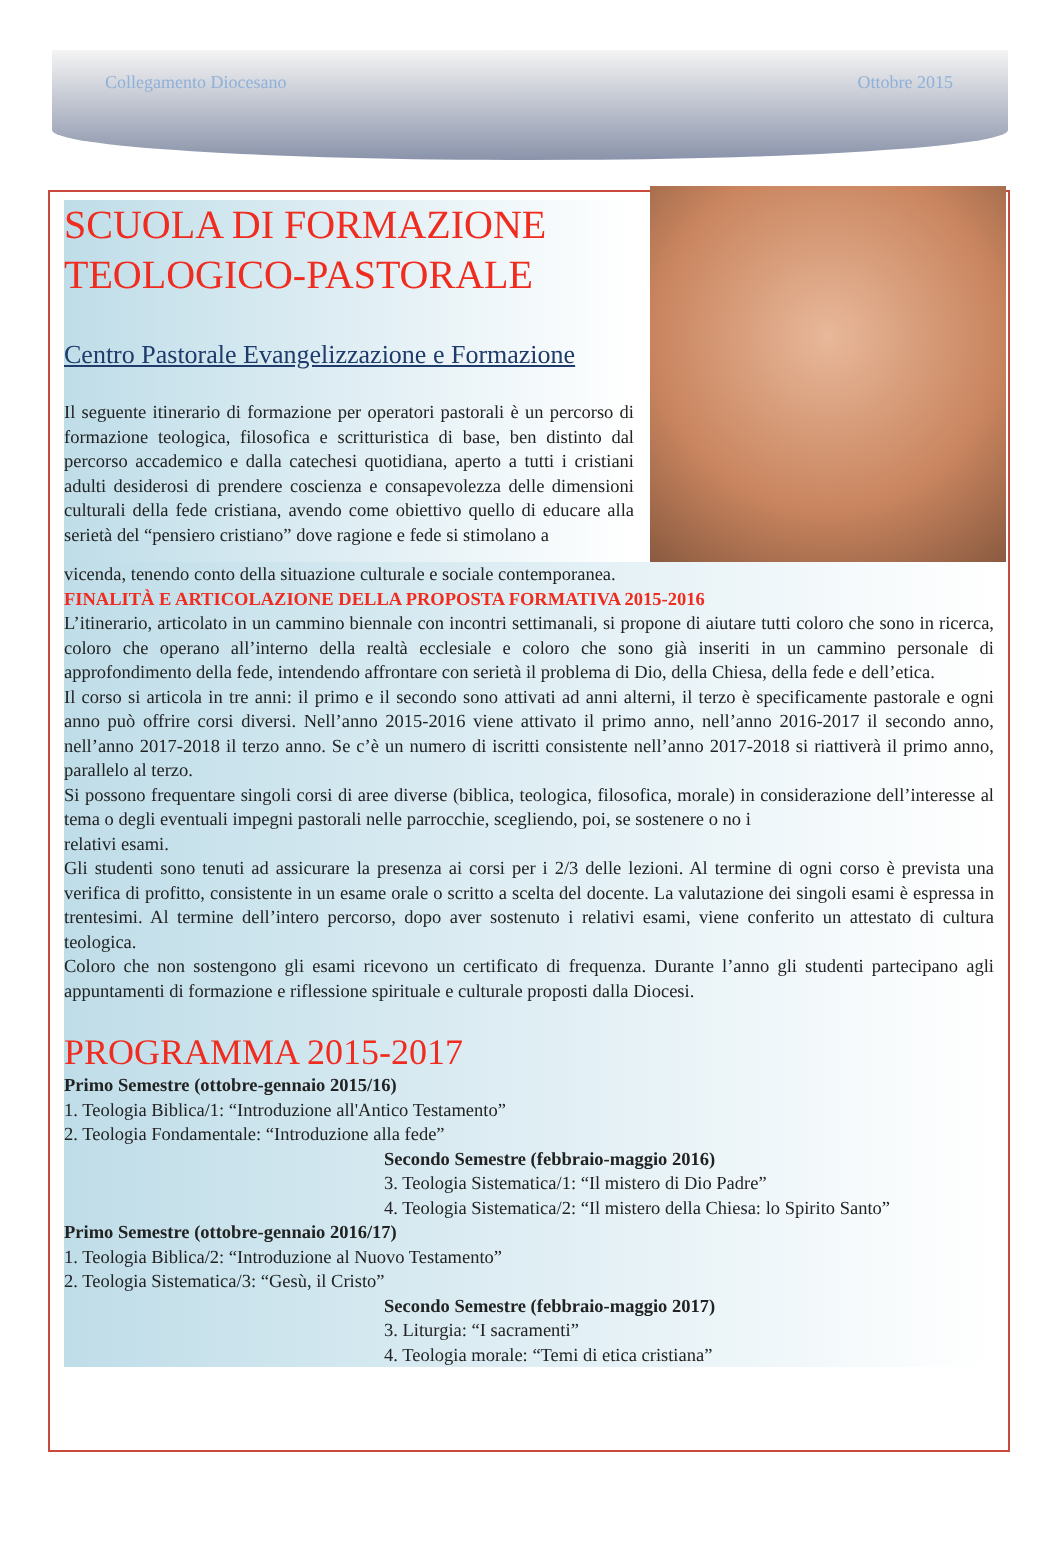Collegamento Diocesano Ottobre 2015
SCUOLA DI FORMAZIONE TEOLOGICO-PASTORALE
Centro Pastorale Evangelizzazione e Formazione
Il seguente itinerario di formazione per operatori pastorali è un percorso di formazione teologica, filosofica e scritturistica di base, ben distinto dal percorso accademico e dalla catechesi quotidiana, aperto a tutti i cristiani adulti desiderosi di prendere coscienza e consapevolezza delle dimensioni culturali della fede cristiana, avendo come obiettivo quello di educare alla serietà del “pensiero cristiano” dove ragione e fede si stimolano a
vicenda, tenendo conto della situazione culturale e sociale contemporanea.
FINALITÀ E ARTICOLAZIONE DELLA PROPOSTA FORMATIVA 2015-2016
L’itinerario, articolato in un cammino biennale con incontri settimanali, si propone di aiutare tutti coloro che sono in ricerca, coloro che operano all’interno della realtà ecclesiale e coloro che sono già inseriti in un cammino personale di approfondimento della fede, intendendo affrontare con serietà il problema di Dio, della Chiesa, della fede e dell’etica.
Il corso si articola in tre anni: il primo e il secondo sono attivati ad anni alterni, il terzo è specificamente pastorale e ogni anno può offrire corsi diversi. Nell’anno 2015-2016 viene attivato il primo anno, nell’anno 2016-2017 il secondo anno, nell’anno 2017-2018 il terzo anno. Se c’è un numero di iscritti consistente nell’anno 2017-2018 si riattiverà il primo anno, parallelo al terzo.
Si possono frequentare singoli corsi di aree diverse (biblica, teologica, filosofica, morale) in considerazione dell’interesse al tema o degli eventuali impegni pastorali nelle parrocchie, scegliendo, poi, se sostenere o no i
relativi esami.
Gli studenti sono tenuti ad assicurare la presenza ai corsi per i 2/3 delle lezioni. Al termine di ogni corso è prevista una verifica di profitto, consistente in un esame orale o scritto a scelta del docente. La valutazione dei singoli esami è espressa in trentesimi. Al termine dell’intero percorso, dopo aver sostenuto i relativi esami, viene conferito un attestato di cultura teologica.
Coloro che non sostengono gli esami ricevono un certificato di frequenza. Durante l’anno gli studenti partecipano agli appuntamenti di formazione e riflessione spirituale e culturale proposti dalla Diocesi.
PROGRAMMA 2015-2017
Primo Semestre (ottobre-gennaio 2015/16)
1. Teologia Biblica/1: “Introduzione all'Antico Testamento”
2. Teologia Fondamentale: “Introduzione alla fede”
Secondo Semestre (febbraio-maggio 2016)
3. Teologia Sistematica/1: “Il mistero di Dio Padre”
4. Teologia Sistematica/2: “Il mistero della Chiesa: lo Spirito Santo”
Primo Semestre (ottobre-gennaio 2016/17)
1. Teologia Biblica/2: “Introduzione al Nuovo Testamento”
2. Teologia Sistematica/3: “Gesù, il Cristo”
Secondo Semestre (febbraio-maggio 2017)
3. Liturgia: “I sacramenti”
4. Teologia morale: “Temi di etica cristiana”